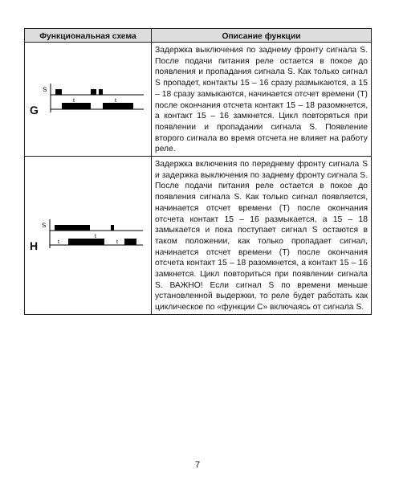| Функциональная схема | Описание функции |
| --- | --- |
| G S t t | Задержка выключения по заднему фронту сигнала S. После подачи питания реле остается в покое до появления и пропадания сигнала S. Как только сигнал S пропадет, контакты 15 – 16 сразу размыкаются, а 15 – 18 сразу замыкаются, начинается отсчет времени (T) после окончания отсчета контакт 15 – 18 разомкнется, а контакт 15 – 16 замкнется. Цикл повторяться при появлении и пропадании сигнала S. Появление второго сигнала во время отсчета не влияет на работу реле. |
| H S t t t | Задержка включения по переднему фронту сигнала S и задержка выключения по заднему фронту сигнала S. После подачи питания реле остается в покое до появления сигнала S. Как только сигнал появляется, начинается отсчет времени (T) после окончания отсчета контакт 15 – 16 размыкается, а 15 – 18 замыкается и пока поступает сигнал S остаются в таком положении, как только пропадает сигнал, начинается отсчет времени (T) после окончания отсчета контакт 15 – 18 разомкнется, а контакт 15 – 16 замкнется. Цикл повториться при появлении сигнала S. ВАЖНО! Если сигнал S по времени меньше установленной выдержки, то реле будет работать как циклическое по «функции С» включаясь от сигнала S. |
7